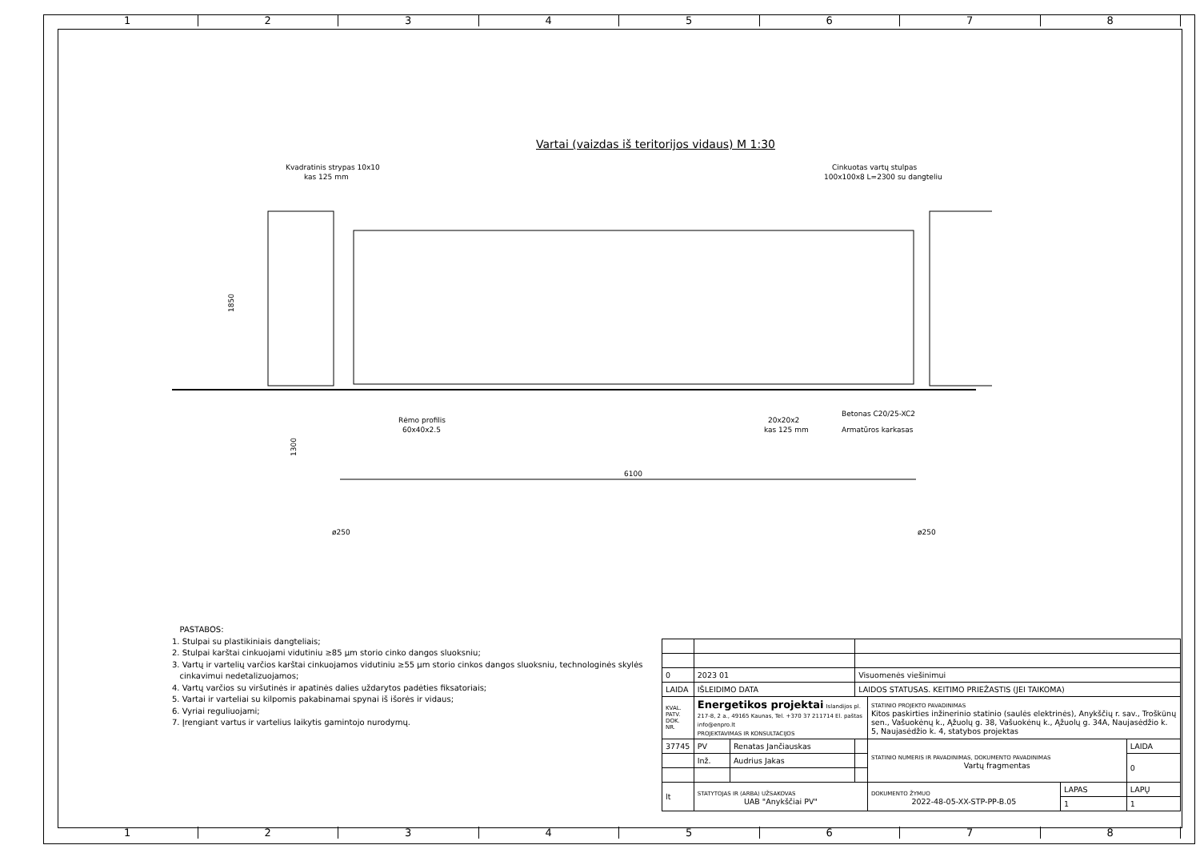1 2 3 4 5 6 7 8
Vartai (vaizdas iš teritorijos vidaus) M 1:30
Kvadratinis strypas 10x10
kas 125 mm
Cinkuotas vartų stulpas
100x100x8 L=2300 su dangteliu
Rėmo profilis
60x40x2.5
20x20x2
kas 125 mm
Betonas C20/25-XC2
Armatūros karkasas
6100
1850
1300
ø250
ø250
PASTABOS:
1. Stulpai su plastikiniais dangteliais;
2. Stulpai karštai cinkuojami vidutiniu ≥85 µm storio cinko dangos sluoksniu;
3. Vartų ir vartelių varčios karštai cinkuojamos vidutiniu ≥55 µm storio cinkos dangos sluoksniu, technologinės skylės
cinkavimui nedetalizuojamos;
4. Vartų varčios su viršutinės ir apatinės dalies uždarytos padėties fiksatoriais;
5. Vartai ir varteliai su kilpomis pakabinamai spynai iš išorės ir vidaus;
6. Vyriai reguliuojami;
7. Įrengiant vartus ir vartelius laikytis gamintojo nurodymų.
| 0 | 2023 01 | | Visuomenės viešinimui | | | |
| LAIDA | IŠLEIDIMO DATA | | LAIDOS STATUSAS. KEITIMO PRIEŽASTIS (JEI TAIKOMA) | | | |
| KVAL. PATV. DOK. NR. | Energetikos projektai Islandijos pl. 217-8, 2 a., 49165 Kaunas, Tel. +370 37 211714 El. paštas info@enpro.lt PROJEKTAVIMAS IR KONSULTACIJOS | | | STATINIO PROJEKTO PAVADINIMAS Kitos paskirties inžinerinio statinio (saulės elektrinės), Anykščių r. sav., Troškūnų sen., Vašuokėnų k., Ąžuolų g. 38, Vašuokėnų k., Ąžuolų g. 34A, Naujasėdžio k. 5, Naujasėdžio k. 4, statybos projektas | | |
| 37745 | PV | Renatas Jančiauskas | | STATINIO NUMERIS IR PAVADINIMAS, DOKUMENTO PAVADINIMAS Vartų fragmentas | | LAIDA |
| | Inž. | Audrius Jakas | | | | 0 |
| lt | STATYTOJAS IR (ARBA) UŽSAKOVAS UAB "Anykščiai PV" | | | DOKUMENTO ŽYMUO 2022-48-05-XX-STP-PP-B.05 | LAPAS | LAPŲ |
| | | | | | 1 | 1 |
1 2 3 4 5 6 7 8